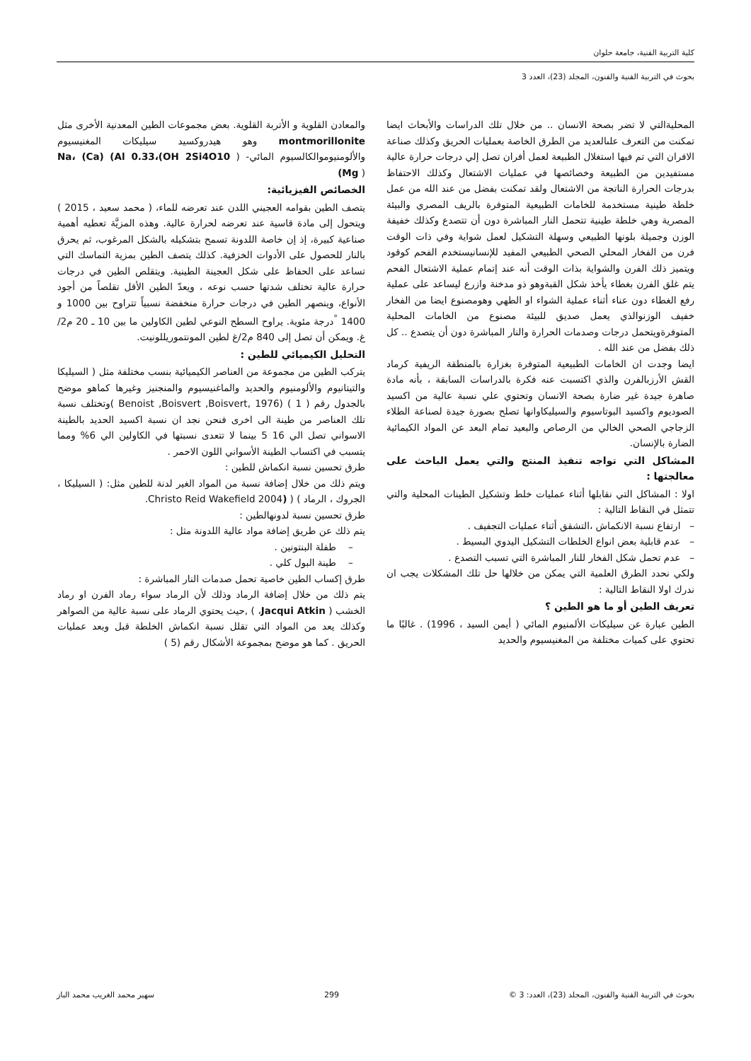كلية التربية الفنية، جامعة حلوان
بحوث في التربية الفنية والفنون، المجلد (23)، العدد 3
المحليةالتي لا تضر بصحة الانسان .. من خلال تلك الدراسات والأبحاث ايضا تمكنت من التعرف علىالعديد من الطرق الخاصة بعمليات الحريق وكذلك صناعة الافران التي تم فيها استغلال الطبيعة لعمل أفران تصل إلي درجات حرارة عالية مستفيدين من الطبيعة وخصائصها في عمليات الاشتعال وكذلك الاحتفاظ بدرجات الحرارة الناتجة من الاشتعال ولقد تمكنت بفضل من عند الله من عمل خلطة طينية مستخدمة للخامات الطبيعية المتوفرة بالريف المصري والبيئة المصرية وهي خلطة طينية تتحمل النار المباشرة دون أن تتصدع وكذلك خفيفة الوزن وجميلة بلونها الطبيعي وسهلة التشكيل لعمل شواية وفي ذات الوقت فرن من الفخار المحلي الصحي الطبيعي المفيد للإنسانيستخدم الفحم كوقود ويتميز ذلك الفرن والشواية بذات الوقت أنه عند إتمام عملية الاشتعال الفحم يتم غلق الفرن بغطاء يأخذ شكل القبةوهو ذو مدخنة وازرع ليساعد على عملية رفع الغطاء دون عناء أثناء عملية الشواء او الطهي وهومصنوع ايضا من الفخار خفيف الوزنوالذي يعمل صديق للبيئة مصنوع من الخامات المحلية المتوفرةويتحمل درجات وصدمات الحرارة والنار المباشرة دون أن يتصدع .. كل ذلك بفضل من عند الله .
ايضا وجدت ان الخامات الطبيعية المتوفرة بغزارة بالمنطقة الريفية كرماد القش الأرزبالفرن والذي اكتسبت عنه فكرة بالدراسات السابقة ، بأنه مادة صاهرة جيدة غير ضارة بصحة الانسان وتحتوي علي نسبة عالية من اكسيد الصوديوم واكسيد البوتاسيوم والسيليكاوانها تصلح بصورة جيدة لصناعة الطلاء الزجاجي الصحي الخالي من الرصاص والبعيد تمام البعد عن المواد الكيمائية الضارة بالإنسان.
المشاكل التي تواجه تنفيذ المنتج والتي يعمل الباحث على معالجتها :
اولا : المشاكل التي نقابلها أثناء عمليات خلط وتشكيل الطينات المحلية والتي تتمثل في النقاط التالية :
– ارتفاع نسبة الانكماش ،التشقق أثناء عمليات التجفيف .
– عدم قابلية بعض انواع الخلطات التشكيل اليدوي البسيط .
– عدم تحمل شكل الفخار للنار المباشرة التي تسبب التصدع .
ولكي نحدد الطرق العلمية التي يمكن من خلالها حل تلك المشكلات يجب ان ندرك اولا النقاط التالية :
تعريف الطين أو ما هو الطين ؟
الطين عبارة عن سيليكات الألمنيوم المائي ( أيمن السيد ، 1996) . غالبًا ما تحتوي على كميات مختلفة من المغنيسيوم والحديد
والمعادن القلوية و الأتربة القلوية. بعض مجموعات الطين المعدنية الأخرى مثل montmorillonite وهو هيدروكسيد سيليكات المغنيسيوم والألومنيوموالكالسيوم المائي- ( Na، (Ca) (Al 0.33،(OH 2Si4O10 (Mg )
الخصائص الفيزيائية:
يتصف الطين بقوامه العجيني اللدن عند تعرضه للماء، ( محمد سعيد ، 2015 ) ويتحول إلى مادة قاسية عند تعرضه لحرارة عالية. وهذه المزيَّة تعطيه أهمية صناعية كبيرة، إذ إن خاصة اللدونة تسمح بتشكيله بالشكل المرغوب، ثم يحرق بالنار للحصول على الأدوات الخزفية. كذلك يتصف الطين بمزية التماسك التي تساعد على الحفاظ على شكل العجينة الطينية. ويتقلص الطين في درجات حرارة عالية تختلف شدتها حسب نوعه ، ويعدّ الطين الأقل تقلصاً من أجود الأنواع، وينصهر الطين في درجات حرارة منخفضة نسبياً تتراوح بين 1000 و 1400 <sup>°</sup>درجة مئوية. يراوح السطح النوعي لطين الكاولين ما بين 10 ـ 20 م2/غ. ويمكن أن تصل إلى 840 م2/غ لطين المونتموريللونيت.
التحليل الكيميائي للطين :
يتركب الطين من مجموعة من العناصر الكيميائية بنسب مختلفة مثل ( السيليكا والتيتانيوم والألومنيوم والحديد والماغنيسيوم والمنجنيز وغيرها كماهو موضح بالجدول رقم ( 1 ) (Benoist ,Boisvert ,Boisvert, 1976 )وتختلف نسبة تلك العناصر من طينة الى اخرى فنحن نجد ان نسبة اكسيد الحديد بالطينة الاسواني تصل الي 16 5 بينما لا تتعدى نسبتها في الكاولين الي 6% ومما يتسبب في اكتساب الطينة الأسواني اللون الاحمر .
طرق تحسين نسبة انكماش للطين :
ويتم ذلك من خلال إضافة نسبة من المواد الغير لدنة للطين مثل: ( السيليكا ، الجروك ، الرماد ) ( (Christo Reid Wakefield 2004.
طرق تحسين نسبة لدونهالطين :
يتم ذلك عن طريق إضافة مواد عالية اللدونة مثل :
– طفلة البنتونين .
– طينة البول كلي .
طرق إكساب الطين خاصية تحمل صدمات النار المباشرة :
يتم ذلك من خلال إضافة الرماد وذلك لأن الرماد سواء رماد الفرن او رماد الخشب ( Jacqui Atkin، ) ,حيث يحتوي الرماد على نسبة عالية من الصواهر وكذلك يعد من المواد التي تقلل نسبة انكماش الخلطة قبل وبعد عمليات الحريق . كما هو موضح بمجموعة الأشكال رقم (5 )
بحوث في التربية الفنية والفنون، المجلد (23)، العدد: 3 © 299 سهير محمد الغريب محمد الباز